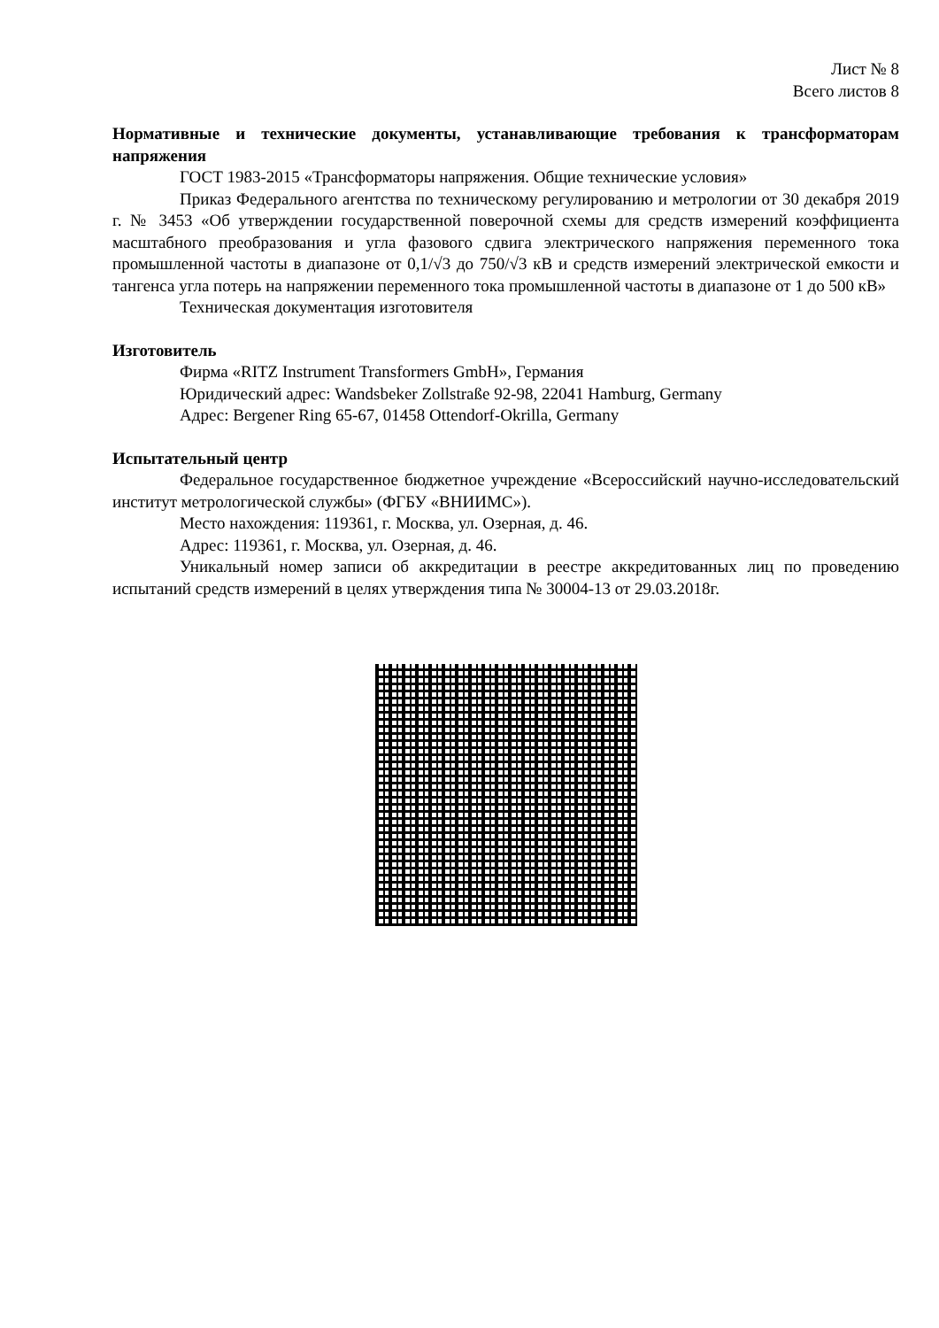Лист № 8
Всего листов 8
Нормативные и технические документы, устанавливающие требования к трансформаторам напряжения
ГОСТ 1983-2015 «Трансформаторы напряжения. Общие технические условия»
Приказ Федерального агентства по техническому регулированию и метрологии от 30 декабря 2019 г. № 3453 «Об утверждении государственной поверочной схемы для средств измерений коэффициента масштабного преобразования и угла фазового сдвига электрического напряжения переменного тока промышленной частоты в диапазоне от 0,1/√3 до 750/√3 кВ и средств измерений электрической емкости и тангенса угла потерь на напряжении переменного тока промышленной частоты в диапазоне от 1 до 500 кВ»
Техническая документация изготовителя
Изготовитель
Фирма «RITZ Instrument Transformers GmbH», Германия
Юридический адрес: Wandsbeker Zollstraße 92-98, 22041 Hamburg, Germany
Адрес: Bergener Ring 65-67, 01458 Ottendorf-Okrilla, Germany
Испытательный центр
Федеральное государственное бюджетное учреждение «Всероссийский научно-исследовательский институт метрологической службы» (ФГБУ «ВНИИМС»).
Место нахождения: 119361, г. Москва, ул. Озерная, д. 46.
Адрес: 119361, г. Москва, ул. Озерная, д. 46.
Уникальный номер записи об аккредитации в реестре аккредитованных лиц по проведению испытаний средств измерений в целях утверждения типа № 30004-13 от 29.03.2018г.